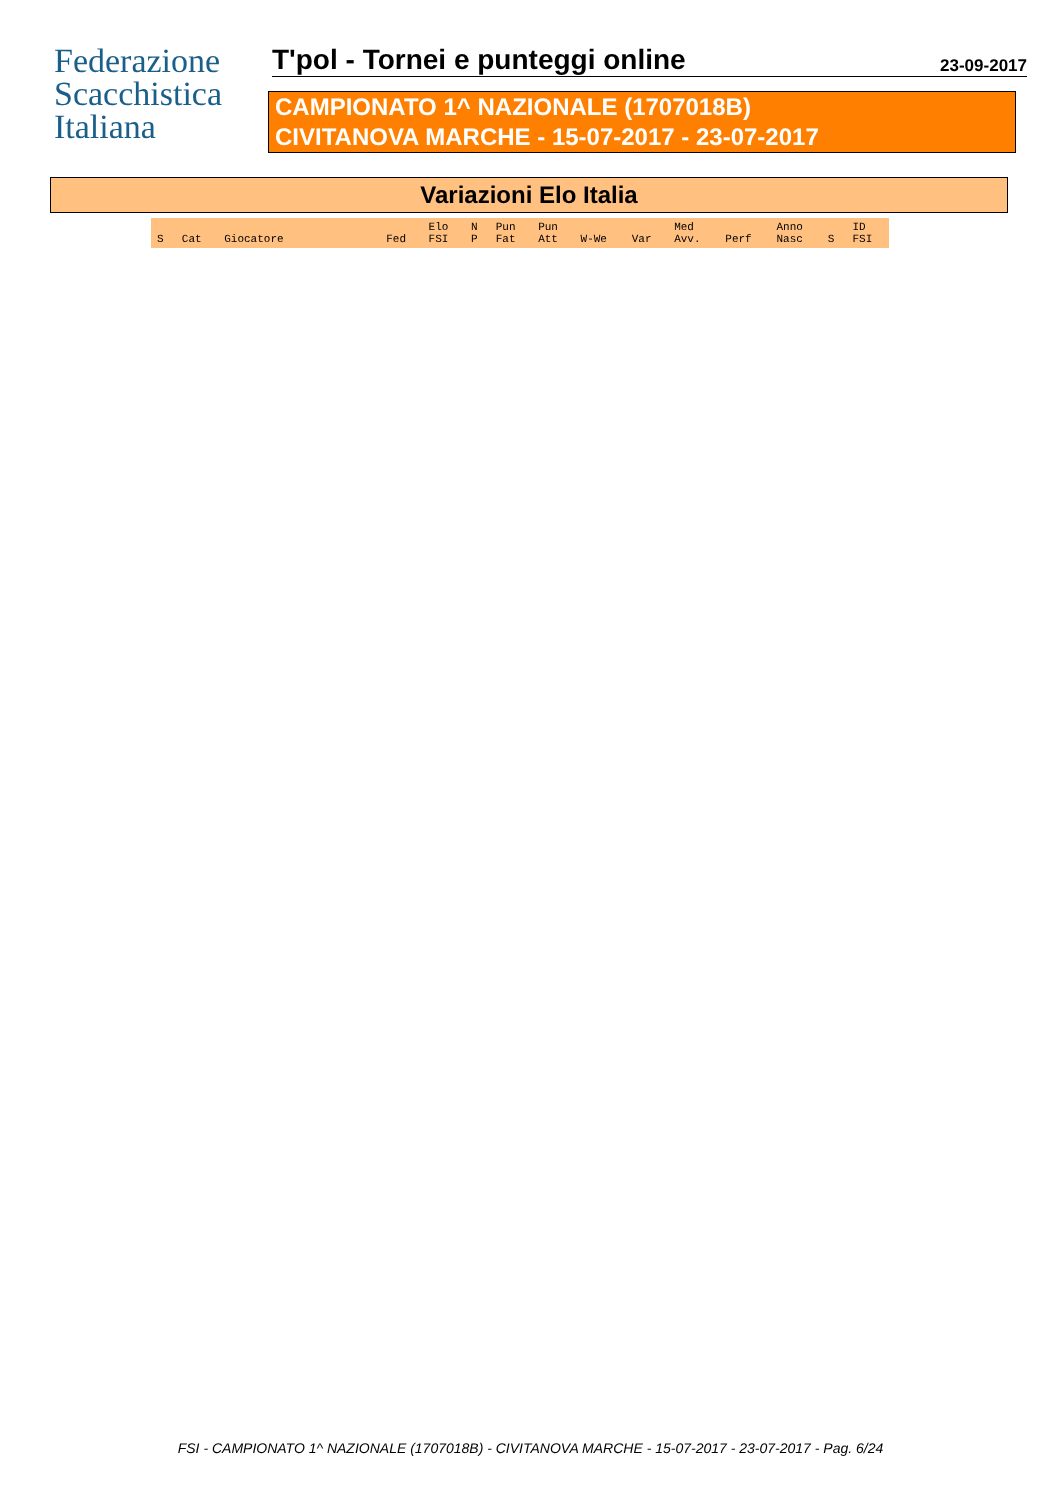Federazione
Scacchistica
Italiana
T'pol - Tornei e punteggi online
23-09-2017
CAMPIONATO 1^ NAZIONALE (1707018B)
CIVITANOVA MARCHE - 15-07-2017 - 23-07-2017
Variazioni Elo Italia
| S | Cat | Giocatore | Fed | Elo FSI | N P | Pun Fat | Pun Att | W-We | Var | Med Avv. | Perf | Anno Nasc | S | ID FSI |
| --- | --- | --- | --- | --- | --- | --- | --- | --- | --- | --- | --- | --- | --- | --- |
FSI - CAMPIONATO 1^ NAZIONALE (1707018B) - CIVITANOVA MARCHE - 15-07-2017 - 23-07-2017 - Pag. 6/24